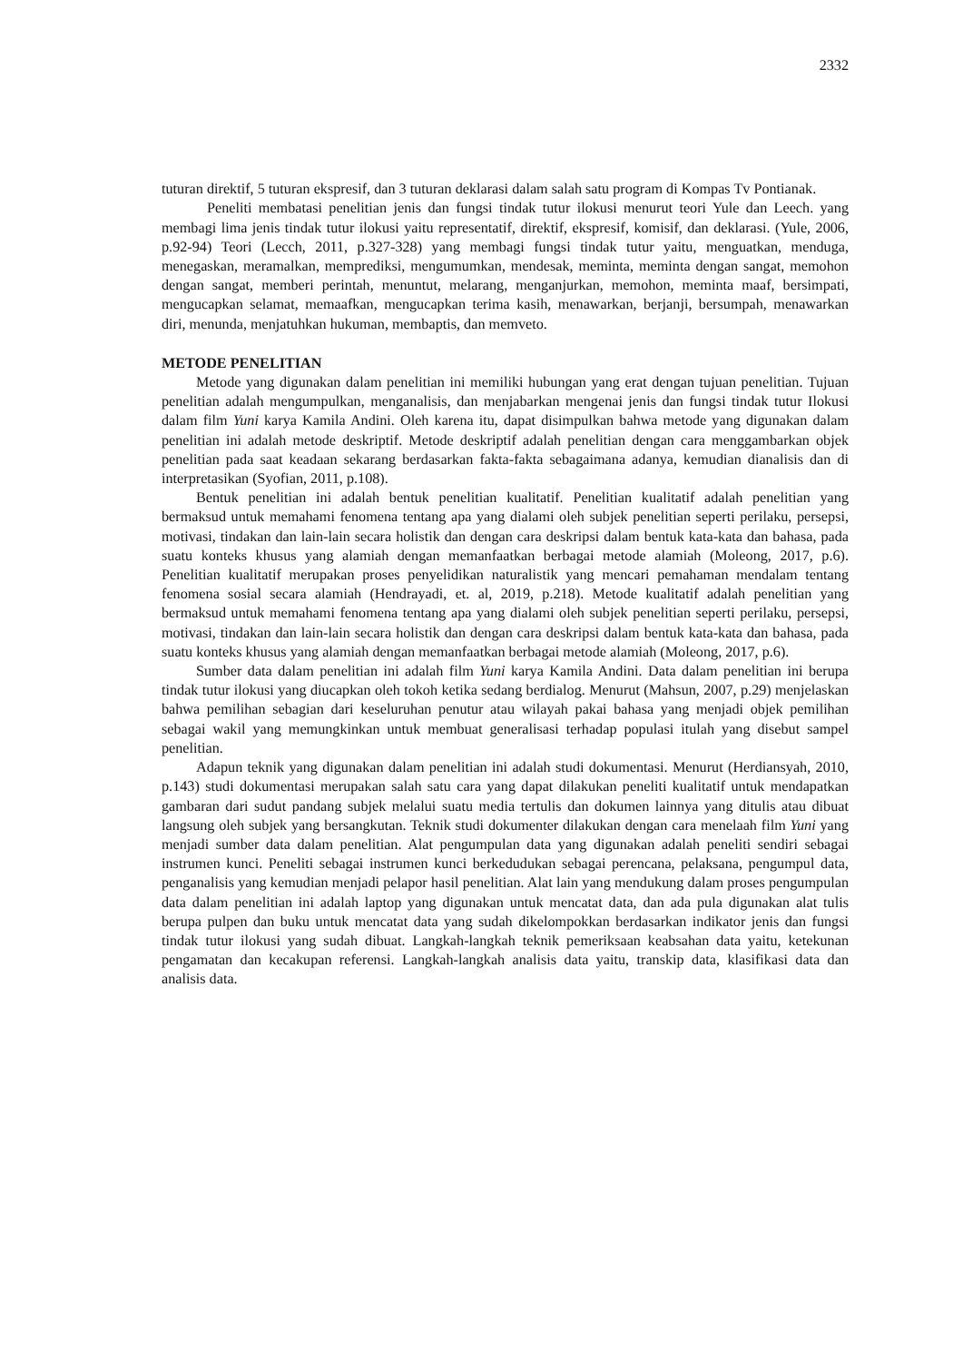2332
tuturan direktif, 5 tuturan ekspresif, dan 3 tuturan deklarasi dalam salah satu program di Kompas Tv Pontianak.
Peneliti membatasi penelitian jenis dan fungsi tindak tutur ilokusi menurut teori Yule dan Leech. yang membagi lima jenis tindak tutur ilokusi yaitu representatif, direktif, ekspresif, komisif, dan deklarasi. (Yule, 2006, p.92-94) Teori (Lecch, 2011, p.327-328) yang membagi fungsi tindak tutur yaitu, menguatkan, menduga, menegaskan, meramalkan, memprediksi, mengumumkan, mendesak, meminta, meminta dengan sangat, memohon dengan sangat, memberi perintah, menuntut, melarang, menganjurkan, memohon, meminta maaf, bersimpati, mengucapkan selamat, memaafkan, mengucapkan terima kasih, menawarkan, berjanji, bersumpah, menawarkan diri, menunda, menjatuhkan hukuman, membaptis, dan memveto.
METODE PENELITIAN
Metode yang digunakan dalam penelitian ini memiliki hubungan yang erat dengan tujuan penelitian. Tujuan penelitian adalah mengumpulkan, menganalisis, dan menjabarkan mengenai jenis dan fungsi tindak tutur Ilokusi dalam film Yuni karya Kamila Andini. Oleh karena itu, dapat disimpulkan bahwa metode yang digunakan dalam penelitian ini adalah metode deskriptif. Metode deskriptif adalah penelitian dengan cara menggambarkan objek penelitian pada saat keadaan sekarang berdasarkan fakta-fakta sebagaimana adanya, kemudian dianalisis dan di interpretasikan (Syofian, 2011, p.108).
Bentuk penelitian ini adalah bentuk penelitian kualitatif. Penelitian kualitatif adalah penelitian yang bermaksud untuk memahami fenomena tentang apa yang dialami oleh subjek penelitian seperti perilaku, persepsi, motivasi, tindakan dan lain-lain secara holistik dan dengan cara deskripsi dalam bentuk kata-kata dan bahasa, pada suatu konteks khusus yang alamiah dengan memanfaatkan berbagai metode alamiah (Moleong, 2017, p.6). Penelitian kualitatif merupakan proses penyelidikan naturalistik yang mencari pemahaman mendalam tentang fenomena sosial secara alamiah (Hendrayadi, et. al, 2019, p.218). Metode kualitatif adalah penelitian yang bermaksud untuk memahami fenomena tentang apa yang dialami oleh subjek penelitian seperti perilaku, persepsi, motivasi, tindakan dan lain-lain secara holistik dan dengan cara deskripsi dalam bentuk kata-kata dan bahasa, pada suatu konteks khusus yang alamiah dengan memanfaatkan berbagai metode alamiah (Moleong, 2017, p.6).
Sumber data dalam penelitian ini adalah film Yuni karya Kamila Andini. Data dalam penelitian ini berupa tindak tutur ilokusi yang diucapkan oleh tokoh ketika sedang berdialog. Menurut (Mahsun, 2007, p.29) menjelaskan bahwa pemilihan sebagian dari keseluruhan penutur atau wilayah pakai bahasa yang menjadi objek pemilihan sebagai wakil yang memungkinkan untuk membuat generalisasi terhadap populasi itulah yang disebut sampel penelitian.
Adapun teknik yang digunakan dalam penelitian ini adalah studi dokumentasi. Menurut (Herdiansyah, 2010, p.143) studi dokumentasi merupakan salah satu cara yang dapat dilakukan peneliti kualitatif untuk mendapatkan gambaran dari sudut pandang subjek melalui suatu media tertulis dan dokumen lainnya yang ditulis atau dibuat langsung oleh subjek yang bersangkutan. Teknik studi dokumenter dilakukan dengan cara menelaah film Yuni yang menjadi sumber data dalam penelitian. Alat pengumpulan data yang digunakan adalah peneliti sendiri sebagai instrumen kunci. Peneliti sebagai instrumen kunci berkedudukan sebagai perencana, pelaksana, pengumpul data, penganalisis yang kemudian menjadi pelapor hasil penelitian. Alat lain yang mendukung dalam proses pengumpulan data dalam penelitian ini adalah laptop yang digunakan untuk mencatat data, dan ada pula digunakan alat tulis berupa pulpen dan buku untuk mencatat data yang sudah dikelompokkan berdasarkan indikator jenis dan fungsi tindak tutur ilokusi yang sudah dibuat. Langkah-langkah teknik pemeriksaan keabsahan data yaitu, ketekunan pengamatan dan kecakupan referensi. Langkah-langkah analisis data yaitu, transkip data, klasifikasi data dan analisis data.